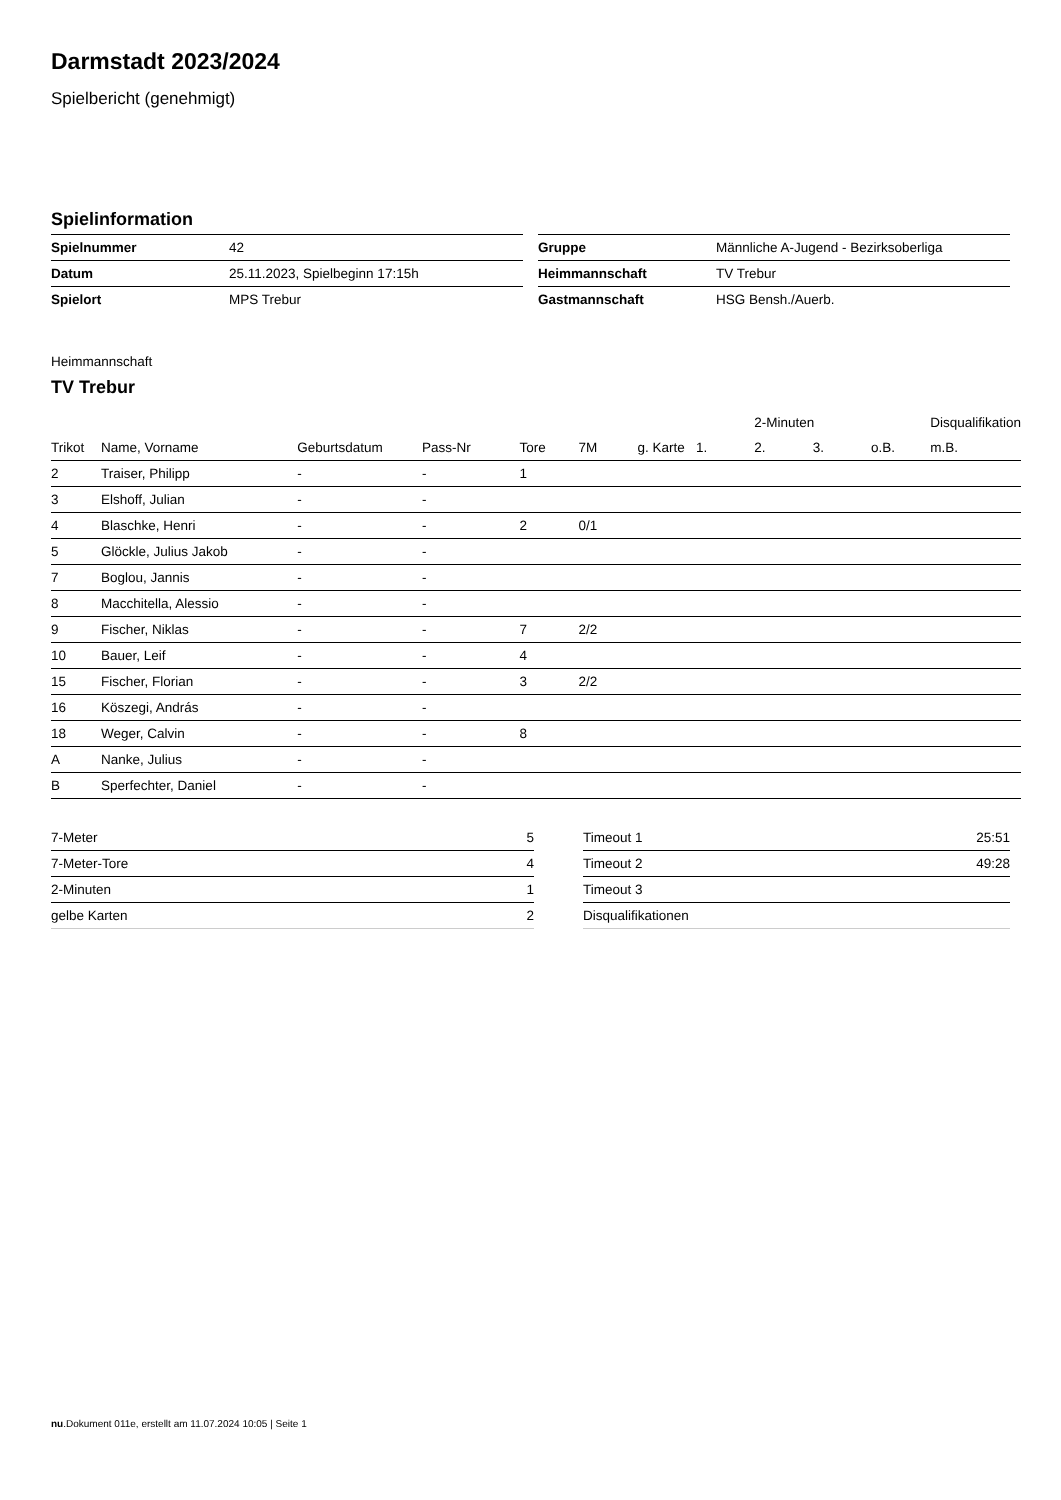Darmstadt 2023/2024
Spielbericht (genehmigt)
Spielinformation
| Spielnummer | 42 |
| Datum | 25.11.2023, Spielbeginn 17:15h |
| Spielort | MPS Trebur |
| Gruppe | Männliche A-Jugend - Bezirksoberliga |
| Heimmannschaft | TV Trebur |
| Gastmannschaft | HSG Bensh./Auerb. |
Heimmannschaft
TV Trebur
| | | | | | | | | 2-Minuten | | | Disqualifikation |
| --- | --- | --- | --- | --- | --- | --- | --- | --- | --- | --- | --- |
| Trikot | Name, Vorname | Geburtsdatum | Pass-Nr | Tore | 7M | g. Karte | 1. | 2. | 3. | o.B. | m.B. |
| 2 | Traiser, Philipp | - | - | 1 | | | | | | | |
| 3 | Elshoff, Julian | - | - | | | | | | | | |
| 4 | Blaschke, Henri | - | - | 2 | 0/1 | | | | | | |
| 5 | Glöckle, Julius Jakob | - | - | | | | | | | | |
| 7 | Boglou, Jannis | - | - | | | | | | | | |
| 8 | Macchitella, Alessio | - | - | | | | | | | | |
| 9 | Fischer, Niklas | - | - | 7 | 2/2 | | | | | | |
| 10 | Bauer, Leif | - | - | 4 | | | | | | | |
| 15 | Fischer, Florian | - | - | 3 | 2/2 | | | | | | |
| 16 | Köszegi, András | - | - | | | | | | | | |
| 18 | Weger, Calvin | - | - | 8 | | | | | | | |
| A | Nanke, Julius | - | - | | | | | | | | |
| B | Sperfechter, Daniel | - | - | | | | | | | | |
| 7-Meter | 5 |
| 7-Meter-Tore | 4 |
| 2-Minuten | 1 |
| gelbe Karten | 2 |
| Timeout 1 | 25:51 |
| Timeout 2 | 49:28 |
| Timeout 3 | |
| Disqualifikationen | |
nu.Dokument 011e, erstellt am 11.07.2024 10:05 | Seite 1